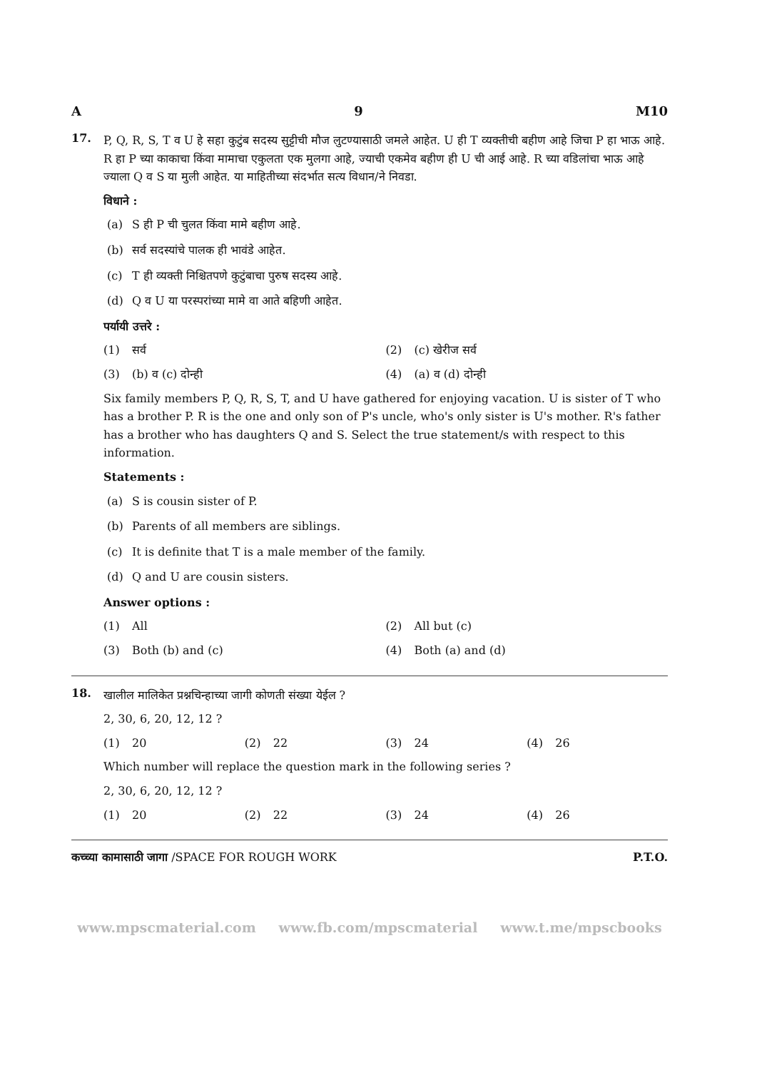A 9 M10
17.
P, Q, R, S, T व U हे सहा कुटुंब सदस्य सुट्टीची मौज लुटण्यासाठी जमले आहेत. U ही T व्यक्तीची बहीण आहे जिचा P हा भाऊ आहे. R हा P च्या काकाचा किंवा मामाचा एकुलता एक मुलगा आहे, ज्याची एकमेव बहीण ही U ची आई आहे. R च्या वडिलांचा भाऊ आहे ज्याला Q व S या मुली आहेत. या माहितीच्या संदर्भात सत्य विधान/ने निवडा.
विधाने :
(a) S ही P ची चुलत किंवा मामे बहीण आहे.
(b) सर्व सदस्यांचे पालक ही भावंडे आहेत.
(c) T ही व्यक्ती निश्चितपणे कुटुंबाचा पुरुष सदस्य आहे.
(d) Q व U या परस्परांच्या मामे वा आते बहिणी आहेत.
पर्यायी उत्तरे :
(1) सर्व (2) (c) खेरीज सर्व
(3) (b) व (c) दोन्ही (4) (a) व (d) दोन्ही
Six family members P, Q, R, S, T, and U have gathered for enjoying vacation. U is sister of T who has a brother P. R is the one and only son of P's uncle, who's only sister is U's mother. R's father has a brother who has daughters Q and S. Select the true statement/s with respect to this information.
Statements :
(a) S is cousin sister of P.
(b) Parents of all members are siblings.
(c) It is definite that T is a male member of the family.
(d) Q and U are cousin sisters.
Answer options :
(1) All (2) All but (c)
(3) Both (b) and (c) (4) Both (a) and (d)
18.
खालील मालिकेत प्रश्नचिन्हाच्या जागी कोणती संख्या येईल ?
2, 30, 6, 20, 12, 12 ?
(1) 20 (2) 22 (3) 24 (4) 26
Which number will replace the question mark in the following series ?
2, 30, 6, 20, 12, 12 ?
(1) 20 (2) 22 (3) 24 (4) 26
कच्च्या कामासाठी जागा /SPACE FOR ROUGH WORK P.T.O.
www.mpscmaterial.com www.fb.com/mpscmaterial www.t.me/mpscbooks